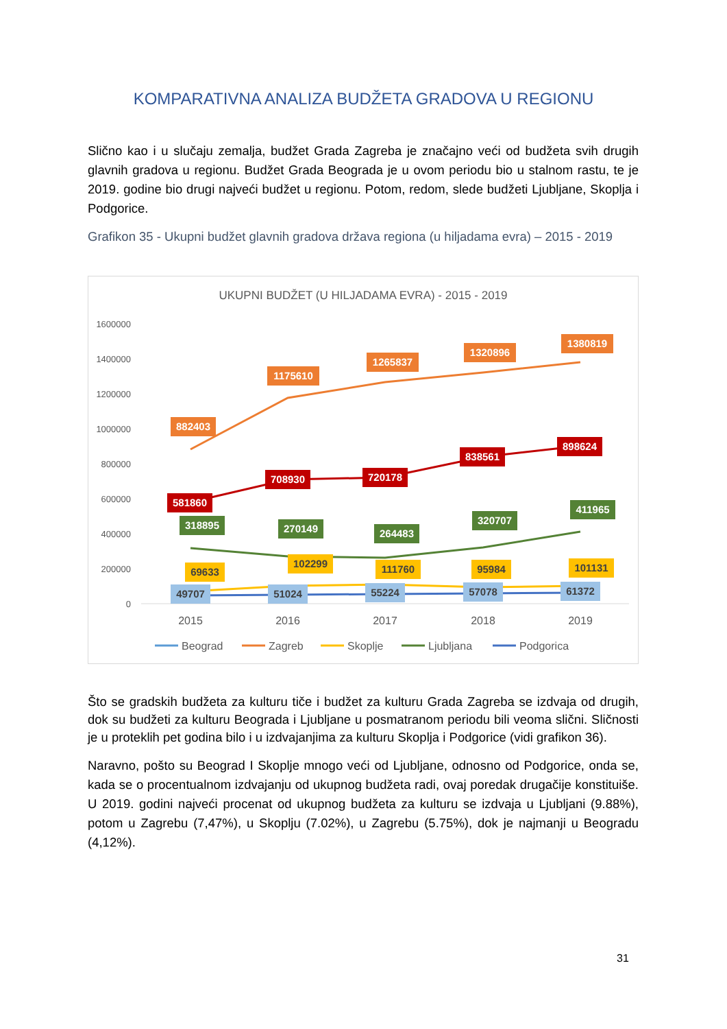KOMPARATIVNA ANALIZA BUDŽETA GRADOVA U REGIONU
Slično kao i u slučaju zemalja, budžet Grada Zagreba je značajno veći od budžeta svih drugih glavnih gradova u regionu. Budžet Grada Beograda je u ovom periodu bio u stalnom rastu, te je 2019. godine bio drugi najveći budžet u regionu. Potom, redom, slede budžeti Ljubljane, Skoplja i Podgorice.
Grafikon 35 - Ukupni budžet glavnih gradova država regiona (u hiljadama evra) – 2015 - 2019
UKUPNI BUDŽET (U HILJADAMA EVRA) - 2015 - 2019
1600000
1400000
1200000
1000000
800000
600000
400000
200000
0
2015
2016
2017
2018
2019
882403
1175610
1265837
1320896
1380819
581860
708930
720178
838561
898624
318895
270149
264483
320707
411965
69633
102299
111760
95984
101131
49707
51024
55224
57078
61372
Beograd
Zagreb
Skoplje
Ljubljana
Podgorica
Što se gradskih budžeta za kulturu tiče i budžet za kulturu Grada Zagreba se izdvaja od drugih, dok su budžeti za kulturu Beograda i Ljubljane u posmatranom periodu bili veoma slični. Sličnosti je u proteklih pet godina bilo i u izdvajanjima za kulturu Skoplja i Podgorice (vidi grafikon 36).
Naravno, pošto su Beograd I Skoplje mnogo veći od Ljubljane, odnosno od Podgorice, onda se, kada se o procentualnom izdvajanju od ukupnog budžeta radi, ovaj poredak drugačije konstituiše. U 2019. godini najveći procenat od ukupnog budžeta za kulturu se izdvaja u Ljubljani (9.88%), potom u Zagrebu (7,47%), u Skoplju (7.02%), u Zagrebu (5.75%), dok je najmanji u Beogradu (4,12%).
31